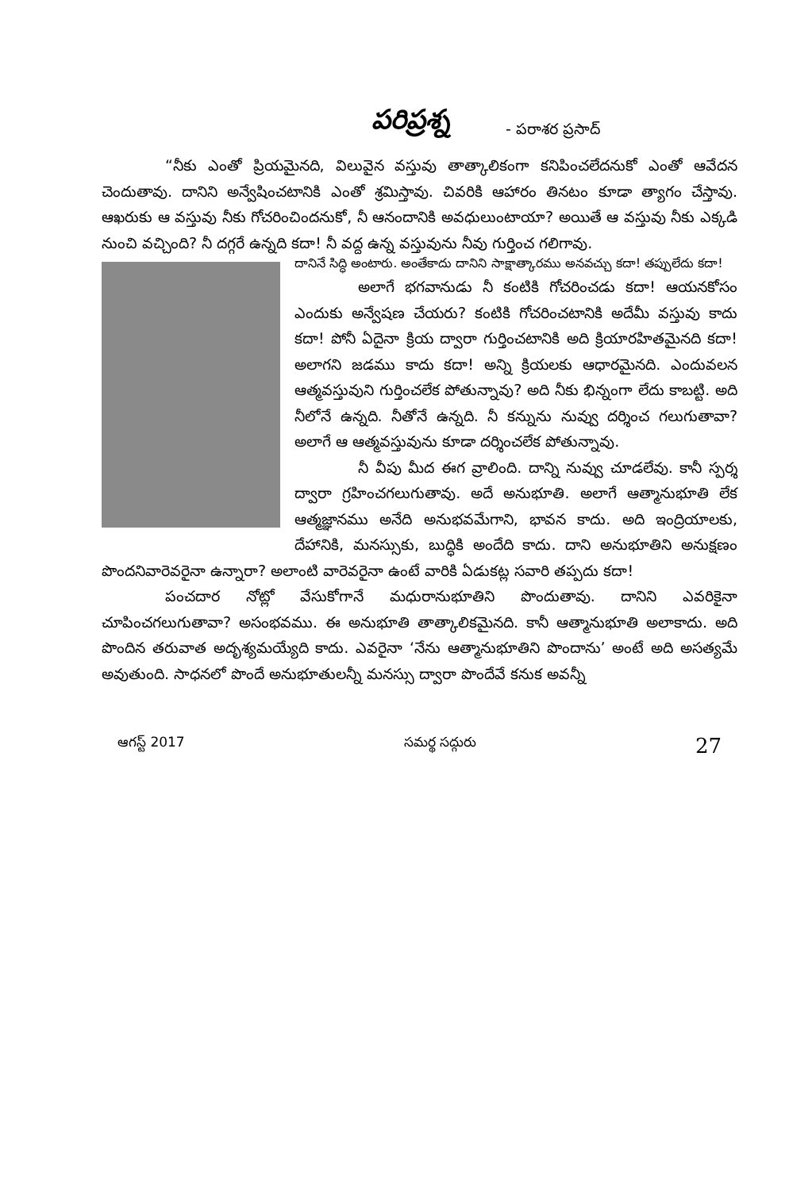పరిప్రశ్న
- పరాశర ప్రసాద్
“నీకు ఎంతో ప్రియమైనది, విలువైన వస్తువు తాత్కాలికంగా కనిపించలేదనుకో ఎంతో ఆవేదన చెందుతావు. దానిని అన్వేషించటానికి ఎంతో శ్రమిస్తావు. చివరికి ఆహారం తినటం కూడా త్యాగం చేస్తావు. ఆఖరుకు ఆ వస్తువు నీకు గోచరించిందనుకో, నీ ఆనందానికి అవధులుంటాయా? అయితే ఆ వస్తువు నీకు ఎక్కడి నుంచి వచ్చింది? నీ దగ్గరే ఉన్నది కదా! నీ వద్ద ఉన్న వస్తువును నీవు గుర్తించ గలిగావు.
దానినే సిద్ధి అంటారు. అంతేకాదు దానిని సాక్షాత్కారము అనవచ్చు కదా! తప్పులేదు కదా!
అలాగే భగవానుడు నీ కంటికి గోచరించడు కదా! ఆయనకోసం ఎందుకు అన్వేషణ చేయరు? కంటికి గోచరించటానికి అదేమీ వస్తువు కాదు కదా! పోనీ ఏదైనా క్రియ ద్వారా గుర్తించటానికి అది క్రియారహితమైనది కదా! అలాగని జడము కాదు కదా! అన్ని క్రియలకు ఆధారమైనది. ఎందువలన ఆత్మవస్తువుని గుర్తించలేక పోతున్నావు? అది నీకు భిన్నంగా లేదు కాబట్టి. అది నీలోనే ఉన్నది. నీతోనే ఉన్నది. నీ కన్నును నువ్వు దర్శించ గలుగుతావా? అలాగే ఆ ఆత్మవస్తువును కూడా దర్శించలేక పోతున్నావు.
నీ వీపు మీద ఈగ వ్రాలింది. దాన్ని నువ్వు చూడలేవు. కానీ స్పర్శ ద్వారా గ్రహించగలుగుతావు. అదే అనుభూతి. అలాగే ఆత్మానుభూతి లేక ఆత్మజ్ఞానము అనేది అనుభవమేగాని, భావన కాదు. అది ఇంద్రియాలకు, దేహానికి, మనస్సుకు, బుద్ధికి అందేది కాదు. దాని అనుభూతిని అనుక్షణం పొందనివారెవరైనా ఉన్నారా? అలాంటి వారెవరైనా ఉంటే వారికి ఏడుకట్ల సవారి తప్పదు కదా!
పంచదార నోట్లో వేసుకోగానే మధురానుభూతిని పొందుతావు. దానిని ఎవరికైనా చూపించగలుగుతావా? అసంభవము. ఈ అనుభూతి తాత్కాలికమైనది. కానీ ఆత్మానుభూతి అలాకాదు. అది పొందిన తరువాత అదృశ్యమయ్యేది కాదు. ఎవరైనా ‘నేను ఆత్మానుభూతిని పొందాను’ అంటే అది అసత్యమే అవుతుంది. సాధనలో పొందే అనుభూతులన్నీ మనస్సు ద్వారా పొందేవే కనుక అవన్నీ
ఆగస్ట్ 2017 సమర్థ సద్గురు 27